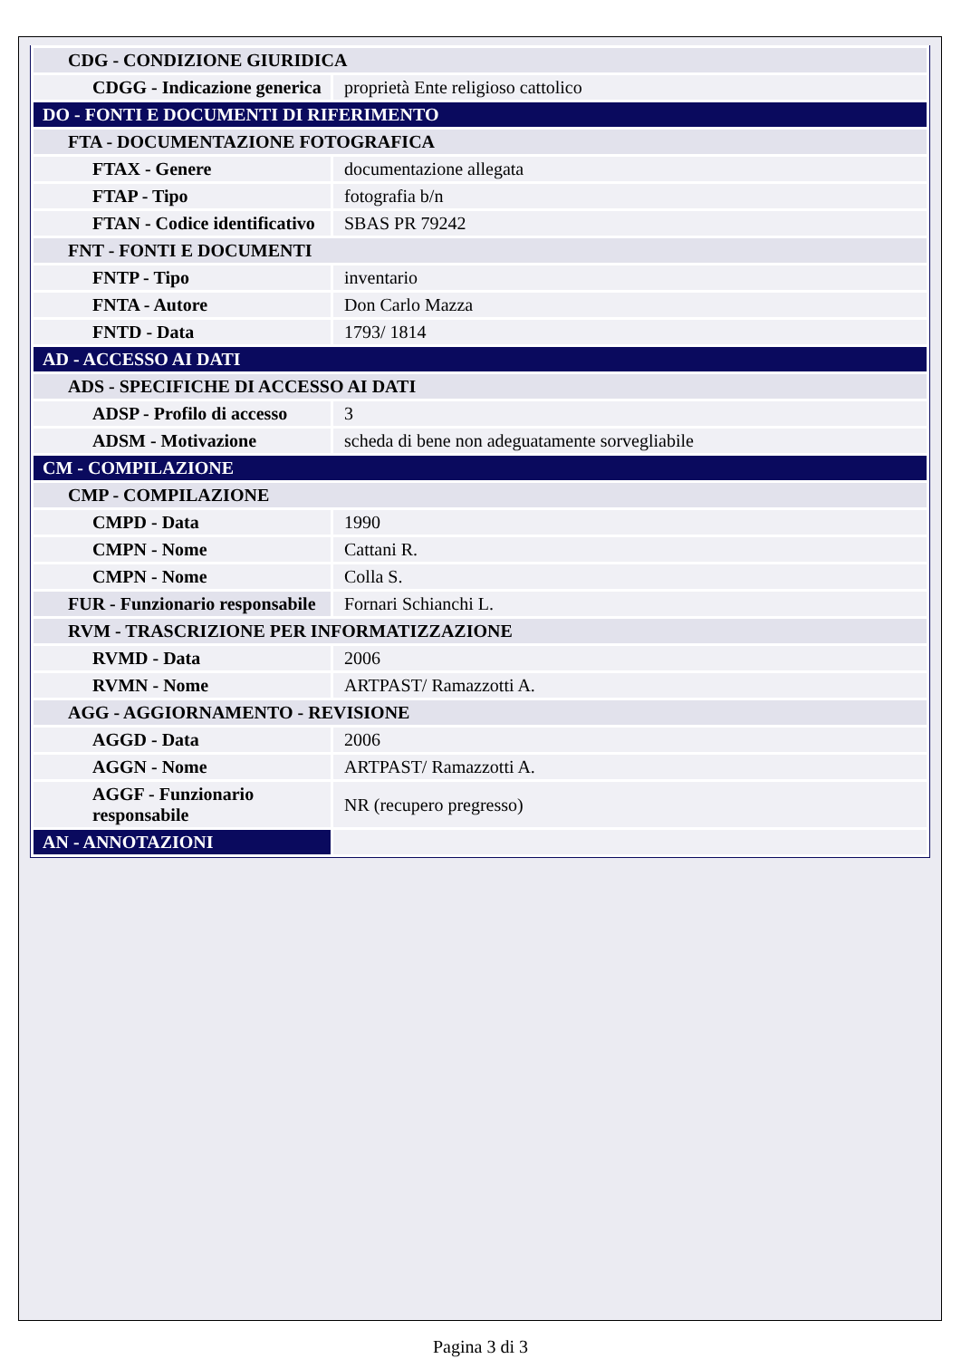| CDG - CONDIZIONE GIURIDICA | |
| CDGG - Indicazione generica | proprietà Ente religioso cattolico |
| DO - FONTI E DOCUMENTI DI RIFERIMENTO | |
| FTA - DOCUMENTAZIONE FOTOGRAFICA | |
| FTAX - Genere | documentazione allegata |
| FTAP - Tipo | fotografia b/n |
| FTAN - Codice identificativo | SBAS PR 79242 |
| FNT - FONTI E DOCUMENTI | |
| FNTP - Tipo | inventario |
| FNTA - Autore | Don Carlo Mazza |
| FNTD - Data | 1793/ 1814 |
| AD - ACCESSO AI DATI | |
| ADS - SPECIFICHE DI ACCESSO AI DATI | |
| ADSP - Profilo di accesso | 3 |
| ADSM - Motivazione | scheda di bene non adeguatamente sorvegliabile |
| CM - COMPILAZIONE | |
| CMP - COMPILAZIONE | |
| CMPD - Data | 1990 |
| CMPN - Nome | Cattani R. |
| CMPN - Nome | Colla S. |
| FUR - Funzionario responsabile | Fornari Schianchi L. |
| RVM - TRASCRIZIONE PER INFORMATIZZAZIONE | |
| RVMD - Data | 2006 |
| RVMN - Nome | ARTPAST/ Ramazzotti A. |
| AGG - AGGIORNAMENTO - REVISIONE | |
| AGGD - Data | 2006 |
| AGGN - Nome | ARTPAST/ Ramazzotti A. |
| AGGF - Funzionario responsabile | NR (recupero pregresso) |
| AN - ANNOTAZIONI | |
Pagina 3 di 3